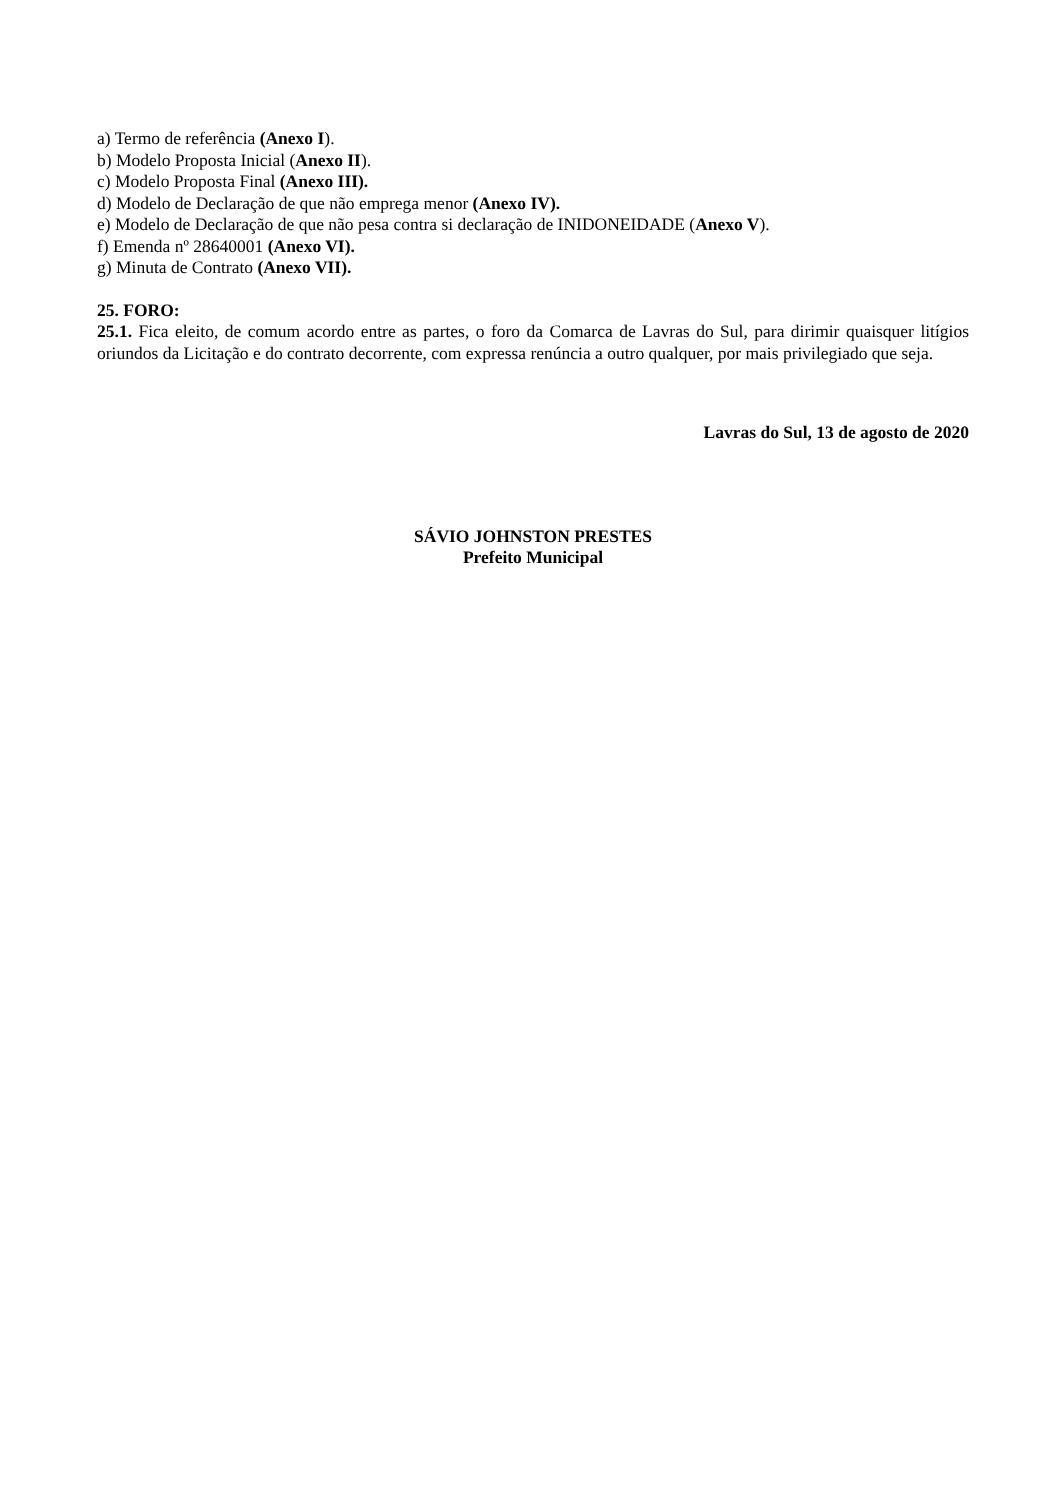a) Termo de referência (Anexo I).
b) Modelo Proposta Inicial (Anexo II).
c) Modelo Proposta Final (Anexo III).
d) Modelo de Declaração de que não emprega menor (Anexo IV).
e) Modelo de Declaração de que não pesa contra si declaração de INIDONEIDADE (Anexo V).
f) Emenda nº 28640001 (Anexo VI).
g) Minuta de Contrato (Anexo VII).
25. FORO:
25.1. Fica eleito, de comum acordo entre as partes, o foro da Comarca de Lavras do Sul, para dirimir quaisquer litígios oriundos da Licitação e do contrato decorrente, com expressa renúncia a outro qualquer, por mais privilegiado que seja.
Lavras do Sul, 13 de agosto de 2020
SÁVIO JOHNSTON PRESTES
Prefeito Municipal